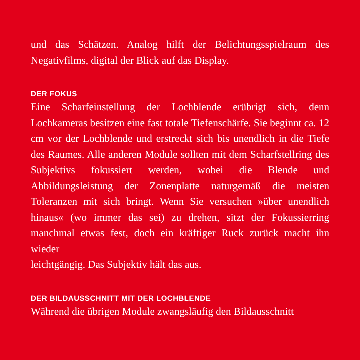und das Schätzen. Analog hilft der Belichtungsspielraum des Negativfilms, digital der Blick auf das Display.
DER FOKUS
Eine Scharfeinstellung der Lochblende erübrigt sich, denn Lochkameras besitzen eine fast totale Tiefenschärfe. Sie beginnt ca. 12 cm vor der Lochblende und erstreckt sich bis unendlich in die Tiefe des Raumes. Alle anderen Module sollten mit dem Scharfstellring des Subjektivs fokussiert werden, wobei die Blende und Abbildungsleistung der Zonenplatte naturgemäß die meisten Toleranzen mit sich bringt. Wenn Sie versuchen »über unendlich hinaus« (wo immer das sei) zu drehen, sitzt der Fokussierring manchmal etwas fest, doch ein kräftiger Ruck zurück macht ihn wieder
leichtgängig. Das Subjektiv hält das aus.
DER BILDAUSSCHNITT MIT DER LOCHBLENDE
Während die übrigen Module zwangsläufig den Bildausschnitt